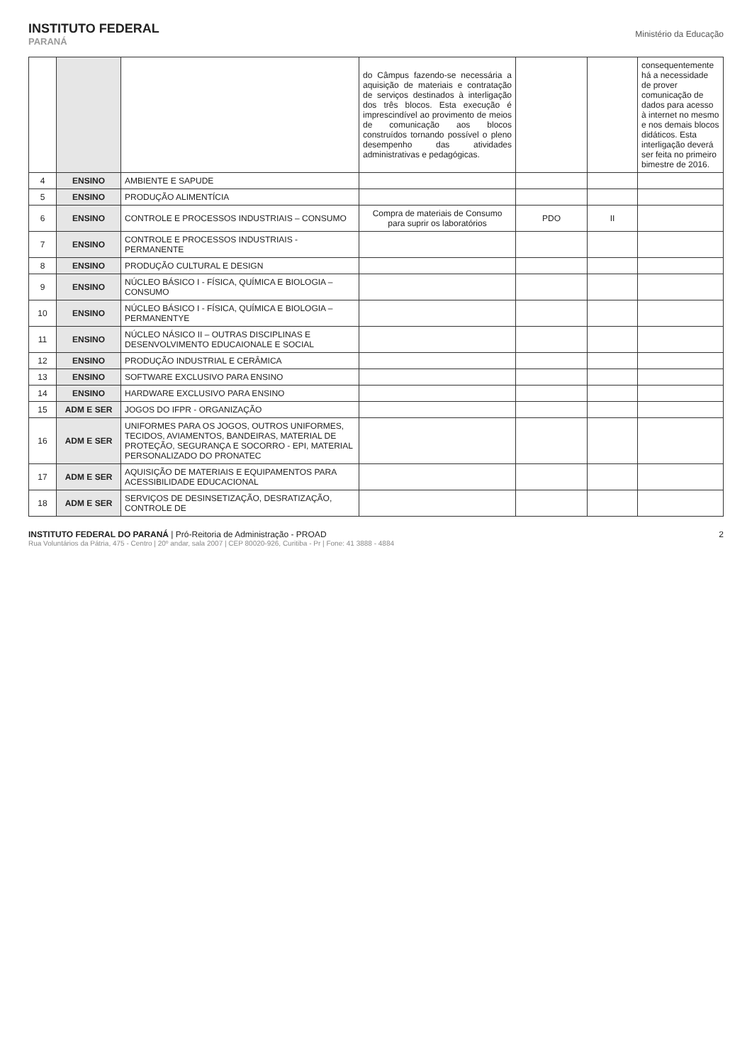INSTITUTO FEDERAL
PARANÁ
Ministério da Educação
| | | | do Câmpus fazendo-se necessária a aquisição de materiais e contratação de serviços destinados à interligação dos três blocos. Esta execução é imprescindível ao provimento de meios de comunicação aos blocos construídos tornando possível o pleno desempenho das atividades administrativas e pedagógicas. | | | consequentemente há a necessidade de prover comunicação de dados para acesso à internet no mesmo e nos demais blocos didáticos. Esta interligação deverá ser feita no primeiro bimestre de 2016. |
| 4 | ENSINO | AMBIENTE E SAPUDE | | | | |
| 5 | ENSINO | PRODUÇÃO ALIMENTÍCIA | | | | |
| 6 | ENSINO | CONTROLE E PROCESSOS INDUSTRIAIS – CONSUMO | Compra de materiais de Consumo para suprir os laboratórios | PDO | II | |
| 7 | ENSINO | CONTROLE E PROCESSOS INDUSTRIAIS - PERMANENTE | | | | |
| 8 | ENSINO | PRODUÇÃO CULTURAL E DESIGN | | | | |
| 9 | ENSINO | NÚCLEO BÁSICO I - FÍSICA, QUÍMICA E BIOLOGIA – CONSUMO | | | | |
| 10 | ENSINO | NÚCLEO BÁSICO I - FÍSICA, QUÍMICA E BIOLOGIA – PERMANENTYE | | | | |
| 11 | ENSINO | NÚCLEO NÁSICO II – OUTRAS DISCIPLINAS E DESENVOLVIMENTO EDUCAIONALE E SOCIAL | | | | |
| 12 | ENSINO | PRODUÇÃO INDUSTRIAL E CERÂMICA | | | | |
| 13 | ENSINO | SOFTWARE EXCLUSIVO PARA ENSINO | | | | |
| 14 | ENSINO | HARDWARE EXCLUSIVO PARA ENSINO | | | | |
| 15 | ADM E SER | JOGOS DO IFPR - ORGANIZAÇÃO | | | | |
| 16 | ADM E SER | UNIFORMES PARA OS JOGOS, OUTROS UNIFORMES, TECIDOS, AVIAMENTOS, BANDEIRAS, MATERIAL DE PROTEÇÃO, SEGURANÇA E SOCORRO - EPI, MATERIAL PERSONALIZADO DO PRONATEC | | | | |
| 17 | ADM E SER | AQUISIÇÃO DE MATERIAIS E EQUIPAMENTOS PARA ACESSIBILIDADE EDUCACIONAL | | | | |
| 18 | ADM E SER | SERVIÇOS DE DESINSETIZAÇÃO, DESRATIZAÇÃO, CONTROLE DE | | | | |
INSTITUTO FEDERAL DO PARANÁ | Pró-Reitoria de Administração - PROAD
Rua Voluntários da Pátria, 475 - Centro | 20º andar, sala 2007 | CEP 80020-926, Curitiba - Pr | Fone: 41 3888 - 4884
2